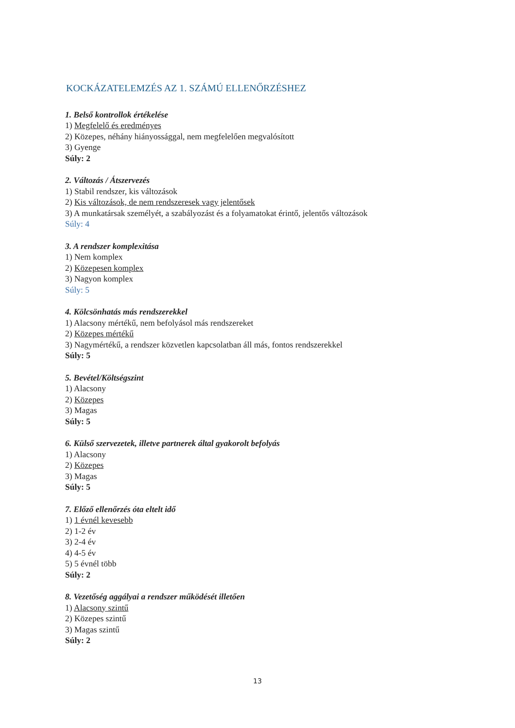KOCKÁZATELEMZÉS AZ 1. SZÁMÚ ELLENŐRZÉSHEZ
1. Belső kontrollok értékelése
1) Megfelelő és eredményes
2) Közepes, néhány hiányossággal, nem megfelelően megvalósított
3) Gyenge
Súly: 2
2. Változás / Átszervezés
1) Stabil rendszer, kis változások
2) Kis változások, de nem rendszeresek vagy jelentősek
3) A munkatársak személyét, a szabályozást és a folyamatokat érintő, jelentős változások
Súly: 4
3. A rendszer komplexitása
1) Nem komplex
2) Közepesen komplex
3) Nagyon komplex
Súly: 5
4. Kölcsönhatás más rendszerekkel
1) Alacsony mértékű, nem befolyásol más rendszereket
2) Közepes mértékű
3) Nagymértékű, a rendszer közvetlen kapcsolatban áll más, fontos rendszerekkel
Súly: 5
5. Bevétel/Költségszint
1) Alacsony
2) Közepes
3) Magas
Súly: 5
6. Külső szervezetek, illetve partnerek által gyakorolt befolyás
1) Alacsony
2) Közepes
3) Magas
Súly: 5
7. Előző ellenőrzés óta eltelt idő
1) 1 évnél kevesebb
2) 1-2 év
3) 2-4 év
4) 4-5 év
5) 5 évnél több
Súly: 2
8. Vezetőség aggályai a rendszer működését illetően
1) Alacsony szintű
2) Közepes szintű
3) Magas szintű
Súly: 2
13